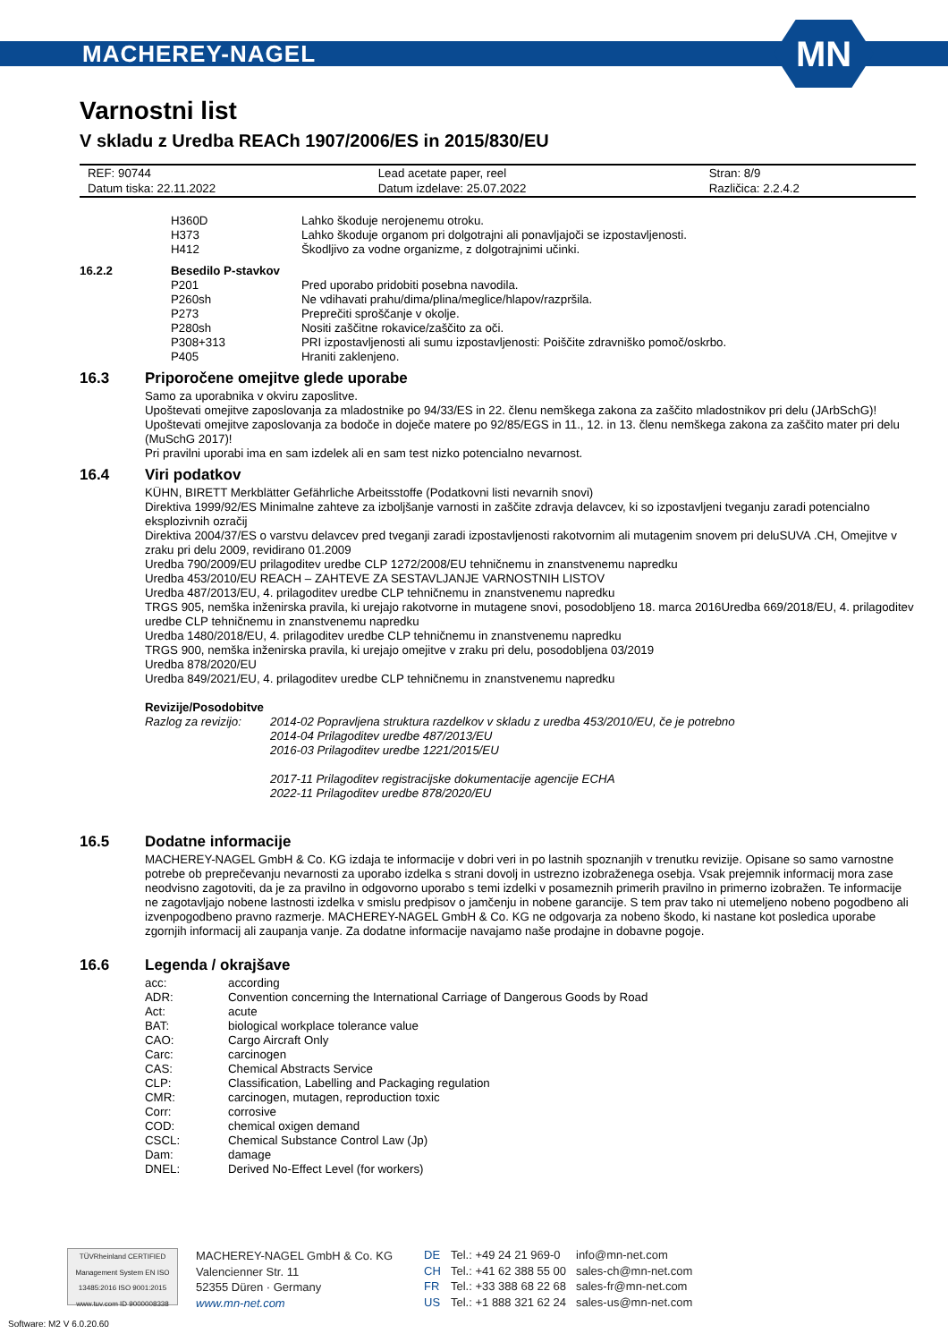MACHEREY-NAGEL
MN
Varnostni list
V skladu z Uredba REACh 1907/2006/ES in 2015/830/EU
| REF: 90744 | Lead acetate paper, reel | Stran: 8/9 |
| Datum tiska: 22.11.2022 | Datum izdelave: 25.07.2022 | Različica: 2.2.4.2 |
| | H360D | Lahko škoduje nerojenemu otroku. |
| | H373 | Lahko škoduje organom pri dolgotrajni ali ponavljajoči se izpostavljenosti. |
| | H412 | Škodljivo za vodne organizme, z dolgotrajnimi učinki. |
| 16.2.2 | Besedilo P-stavkov | |
| | P201 | Pred uporabo pridobiti posebna navodila. |
| | P260sh | Ne vdihavati prahu/dima/plina/meglice/hlapov/razpršila. |
| | P273 | Preprečiti sproščanje v okolje. |
| | P280sh | Nositi zaščitne rokavice/zaščito za oči. |
| | P308+313 | PRI izpostavljenosti ali sumu izpostavljenosti: Poiščite zdravniško pomoč/oskrbo. |
| | P405 | Hraniti zaklenjeno. |
16.3 Priporočene omejitve glede uporabe
Samo za uporabnika v okviru zaposlitve.
Upoštevati omejitve zaposlovanja za mladostnike po 94/33/ES in 22. členu nemškega zakona za zaščito mladostnikov pri delu (JArbSchG)!
Upoštevati omejitve zaposlovanja za bodoče in doječe matere po 92/85/EGS in 11., 12. in 13. členu nemškega zakona za zaščito mater pri delu (MuSchG 2017)!
Pri pravilni uporabi ima en sam izdelek ali en sam test nizko potencialno nevarnost.
16.4 Viri podatkov
KÜHN, BIRETT Merkblätter Gefährliche Arbeitsstoffe (Podatkovni listi nevarnih snovi)
Direktiva 1999/92/ES Minimalne zahteve za izboljšanje varnosti in zaščite zdravja delavcev, ki so izpostavljeni tveganju zaradi potencialno eksplozivnih ozračij
Direktiva 2004/37/ES o varstvu delavcev pred tveganji zaradi izpostavljenosti rakotvornim ali mutagenim snovem pri deluSUVA .CH, Omejitve v zraku pri delu 2009, revidirano 01.2009
Uredba 790/2009/EU prilagoditev uredbe CLP 1272/2008/EU tehničnemu in znanstvenemu napredku
Uredba 453/2010/EU REACH – ZAHTEVE ZA SESTAVLJANJE VARNOSTNIH LISTOV
Uredba 487/2013/EU, 4. prilagoditev uredbe CLP tehničnemu in znanstvenemu napredku
TRGS 905, nemška inženirska pravila, ki urejajo rakotvorne in mutagene snovi, posodobljeno 18. marca 2016Uredba 669/2018/EU, 4. prilagoditev uredbe CLP tehničnemu in znanstvenemu napredku
Uredba 1480/2018/EU, 4. prilagoditev uredbe CLP tehničnemu in znanstvenemu napredku
TRGS 900, nemška inženirska pravila, ki urejajo omejitve v zraku pri delu, posodobljena 03/2019
Uredba 878/2020/EU
Uredba 849/2021/EU, 4. prilagoditev uredbe CLP tehničnemu in znanstvenemu napredku
Revizije/Posodobitve
| Razlog za revizijo: | 2014-02 Popravljena struktura razdelkov v skladu z uredba 453/2010/EU, če je potrebno 2014-04 Prilagoditev uredbe 487/2013/EU 2016-03 Prilagoditev uredbe 1221/2015/EU 2017-11 Prilagoditev registracijske dokumentacije agencije ECHA 2022-11 Prilagoditev uredbe 878/2020/EU |
16.5 Dodatne informacije
MACHEREY-NAGEL GmbH & Co. KG izdaja te informacije v dobri veri in po lastnih spoznanjih v trenutku revizije. Opisane so samo varnostne potrebe ob preprečevanju nevarnosti za uporabo izdelka s strani dovolj in ustrezno izobraženega osebja. Vsak prejemnik informacij mora zase neodvisno zagotoviti, da je za pravilno in odgovorno uporabo s temi izdelki v posameznih primerih pravilno in primerno izobražen. Te informacije ne zagotavljajo nobene lastnosti izdelka v smislu predpisov o jamčenju in nobene garancije. S tem prav tako ni utemeljeno nobeno pogodbeno ali izvenpogodbeno pravno razmerje. MACHEREY-NAGEL GmbH & Co. KG ne odgovarja za nobeno škodo, ki nastane kot posledica uporabe zgornjih informacij ali zaupanja vanje. Za dodatne informacije navajamo naše prodajne in dobavne pogoje.
16.6 Legenda / okrajšave
| acc: | according |
| ADR: | Convention concerning the International Carriage of Dangerous Goods by Road |
| Act: | acute |
| BAT: | biological workplace tolerance value |
| CAO: | Cargo Aircraft Only |
| Carc: | carcinogen |
| CAS: | Chemical Abstracts Service |
| CLP: | Classification, Labelling and Packaging regulation |
| CMR: | carcinogen, mutagen, reproduction toxic |
| Corr: | corrosive |
| COD: | chemical oxigen demand |
| CSCL: | Chemical Substance Control Law (Jp) |
| Dam: | damage |
| DNEL: | Derived No-Effect Level (for workers) |
TÜVRheinland CERTIFIED Management System EN ISO 13485:2016 ISO 9001:2015 www.tuv.com ID 9000008338
MACHEREY-NAGEL GmbH & Co. KG
Valencienner Str. 11
52355 Düren · Germany
www.mn-net.com
| DE | Tel.: +49 24 21 969-0 | info@mn-net.com |
| CH | Tel.: +41 62 388 55 00 | sales-ch@mn-net.com |
| FR | Tel.: +33 388 68 22 68 | sales-fr@mn-net.com |
| US | Tel.: +1 888 321 62 24 | sales-us@mn-net.com |
Software: M2 V 6.0.20.60